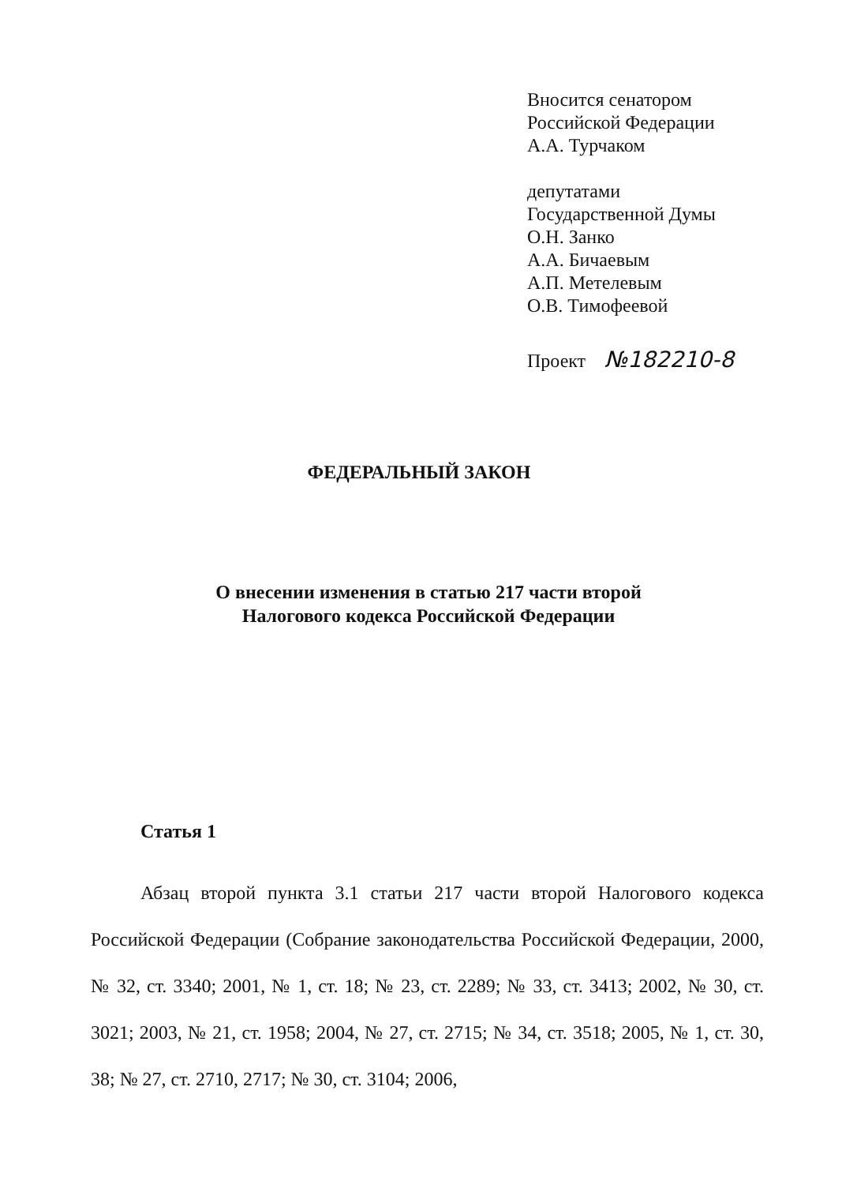Вносится сенатором
Российской Федерации
А.А. Турчаком
депутатами
Государственной Думы
О.Н. Занко
А.А. Бичаевым
А.П. Метелевым
О.В. Тимофеевой
Проект №182210-8
ФЕДЕРАЛЬНЫЙ ЗАКОН
О внесении изменения в статью 217 части второй
Налогового кодекса Российской Федерации
Статья 1
Абзац второй пункта 3.1 статьи 217 части второй Налогового кодекса Российской Федерации (Собрание законодательства Российской Федерации, 2000, № 32, ст. 3340; 2001, № 1, ст. 18; № 23, ст. 2289; № 33, ст. 3413; 2002, № 30, ст. 3021; 2003, № 21, ст. 1958; 2004, № 27, ст. 2715; № 34, ст. 3518; 2005, № 1, ст. 30, 38; № 27, ст. 2710, 2717; № 30, ст. 3104; 2006,